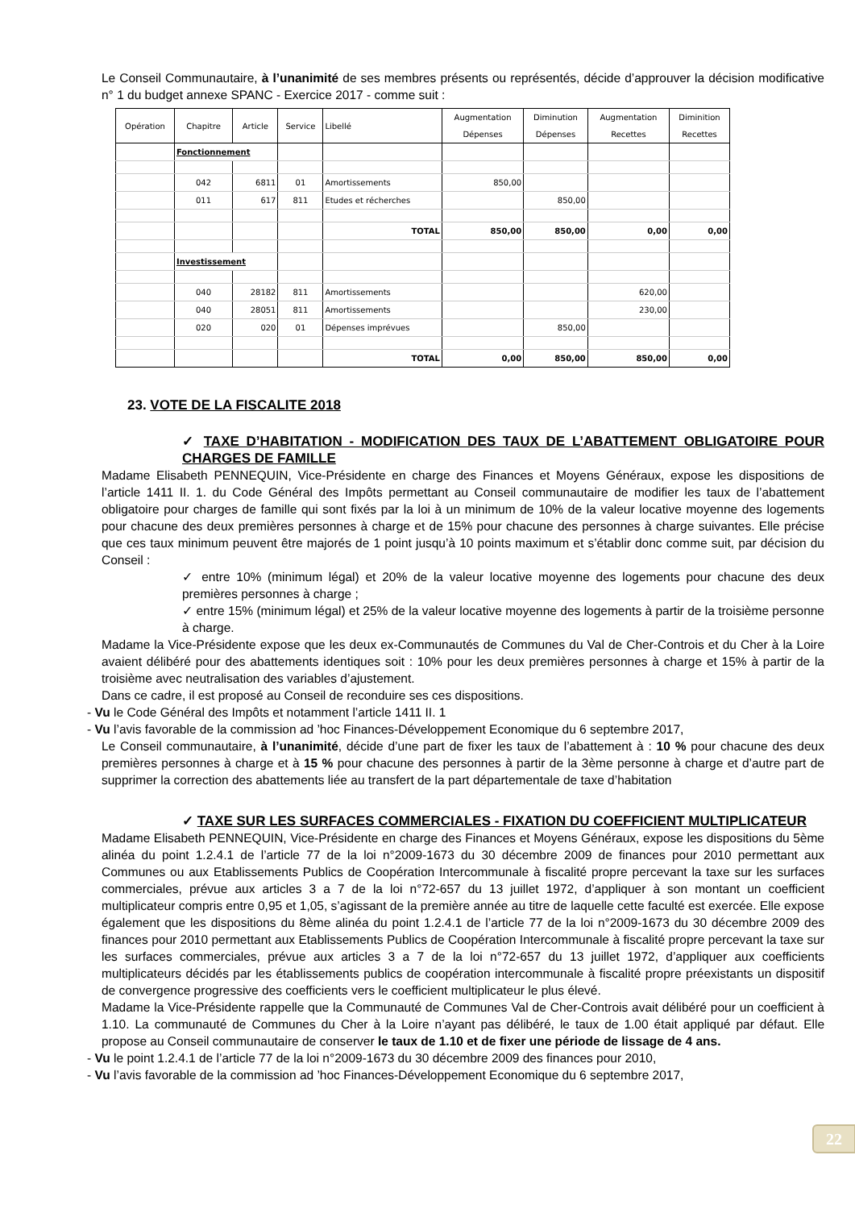Le Conseil Communautaire, à l’unanimité de ses membres présents ou représentés, décide d’approuver la décision modificative n° 1 du budget annexe SPANC - Exercice 2017 - comme suit :
| Opération | Chapitre | Article | Service | Libellé | Augmentation Dépenses | Diminution Dépenses | Augmentation Recettes | Diminition Recettes |
| --- | --- | --- | --- | --- | --- | --- | --- | --- |
| | Fonctionnement | | | | | | | |
| | 042 | 6811 | 01 | Amortissements | 850,00 | | | |
| | 011 | 617 | 811 | Etudes et récherches | | 850,00 | | |
| | | | | TOTAL | 850,00 | 850,00 | 0,00 | 0,00 |
| | Investissement | | | | | | | |
| | 040 | 28182 | 811 | Amortissements | | | 620,00 | |
| | 040 | 28051 | 811 | Amortissements | | | 230,00 | |
| | 020 | 020 | 01 | Dépenses imprévues | | 850,00 | | |
| | | | | TOTAL | 0,00 | 850,00 | 850,00 | 0,00 |
23. VOTE DE LA FISCALITE 2018
✓ TAXE D’HABITATION - MODIFICATION DES TAUX DE L’ABATTEMENT OBLIGATOIRE POUR CHARGES DE FAMILLE
Madame Elisabeth PENNEQUIN, Vice-Présidente en charge des Finances et Moyens Généraux, expose les dispositions de l’article 1411 II. 1. du Code Général des Impôts permettant au Conseil communautaire de modifier les taux de l’abattement obligatoire pour charges de famille qui sont fixés par la loi à un minimum de 10% de la valeur locative moyenne des logements pour chacune des deux premières personnes à charge et de 15% pour chacune des personnes à charge suivantes. Elle précise que ces taux minimum peuvent être majorés de 1 point jusqu’à 10 points maximum et s’établir donc comme suit, par décision du Conseil :
✓ entre 10% (minimum légal) et 20% de la valeur locative moyenne des logements pour chacune des deux premières personnes à charge ;
✓ entre 15% (minimum légal) et 25% de la valeur locative moyenne des logements à partir de la troisième personne à charge.
Madame la Vice-Présidente expose que les deux ex-Communautés de Communes du Val de Cher-Controis et du Cher à la Loire avaient délibéré pour des abattements identiques soit : 10% pour les deux premières personnes à charge et 15% à partir de la troisième avec neutralisation des variables d’ajustement.
Dans ce cadre, il est proposé au Conseil de reconduire ses ces dispositions.
- Vu le Code Général des Impôts et notamment l’article 1411 II. 1
- Vu l’avis favorable de la commission ad ’hoc Finances-Développement Economique du 6 septembre 2017,
Le Conseil communautaire, à l’unanimité, décide d’une part de fixer les taux de l’abattement à : 10 % pour chacune des deux premières personnes à charge et à 15 % pour chacune des personnes à partir de la 3ème personne à charge et d’autre part de supprimer la correction des abattements liée au transfert de la part départementale de taxe d’habitation
✓ TAXE SUR LES SURFACES COMMERCIALES - FIXATION DU COEFFICIENT MULTIPLICATEUR
Madame Elisabeth PENNEQUIN, Vice-Présidente en charge des Finances et Moyens Généraux, expose les dispositions du 5ème alinéa du point 1.2.4.1 de l’article 77 de la loi n°2009-1673 du 30 décembre 2009 de finances pour 2010 permettant aux Communes ou aux Etablissements Publics de Coopération Intercommunale à fiscalité propre percevant la taxe sur les surfaces commerciales, prévue aux articles 3 a 7 de la loi n°72-657 du 13 juillet 1972, d’appliquer à son montant un coefficient multiplicateur compris entre 0,95 et 1,05, s’agissant de la première année au titre de laquelle cette faculté est exercée. Elle expose également que les dispositions du 8ème alinéa du point 1.2.4.1 de l’article 77 de la loi n°2009-1673 du 30 décembre 2009 des finances pour 2010 permettant aux Etablissements Publics de Coopération Intercommunale à fiscalité propre percevant la taxe sur les surfaces commerciales, prévue aux articles 3 a 7 de la loi n°72-657 du 13 juillet 1972, d’appliquer aux coefficients multiplicateurs décidés par les établissements publics de coopération intercommunale à fiscalité propre préexistants un dispositif de convergence progressive des coefficients vers le coefficient multiplicateur le plus élevé.
Madame la Vice-Présidente rappelle que la Communauté de Communes Val de Cher-Controis avait délibéré pour un coefficient à 1.10. La communauté de Communes du Cher à la Loire n’ayant pas délibéré, le taux de 1.00 était appliqué par défaut. Elle propose au Conseil communautaire de conserver le taux de 1.10 et de fixer une période de lissage de 4 ans.
- Vu le point 1.2.4.1 de l’article 77 de la loi n°2009-1673 du 30 décembre 2009 des finances pour 2010,
- Vu l’avis favorable de la commission ad ’hoc Finances-Développement Economique du 6 septembre 2017,
22